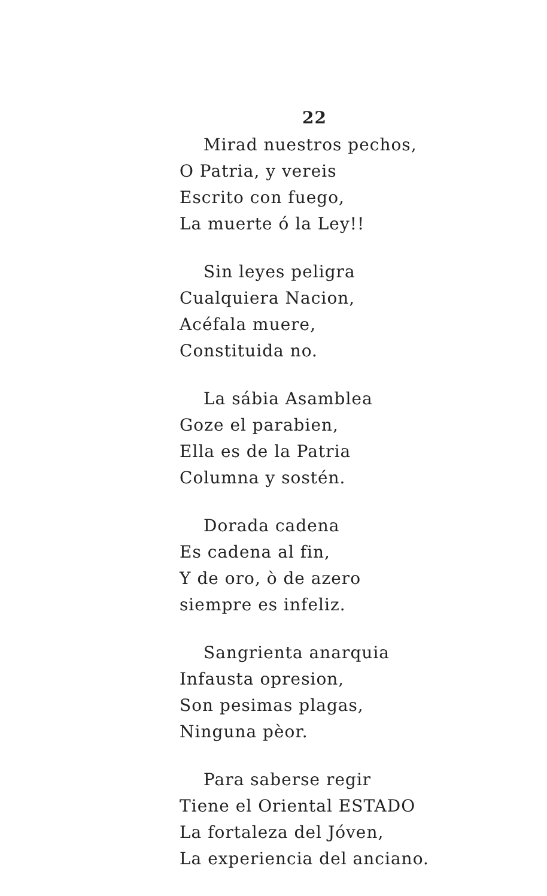22
Mirad nuestros pechos,
O Patria, y vereis
Escrito con fuego,
La muerte ó la Ley!!
Sin leyes peligra
Cualquiera Nacion,
Acéfala muere,
Constituida no.
La sábia Asamblea
Goze el parabien,
Ella es de la Patria
Columna y sostén.
Dorada cadena
Es cadena al fin,
Y de oro, ò de azero
siempre es infeliz.
Sangrienta anarquia
Infausta opresion,
Son pesimas plagas,
Ninguna pèor.
Para saberse regir
Tiene el Oriental ESTADO
La fortaleza del Jóven,
La experiencia del anciano.